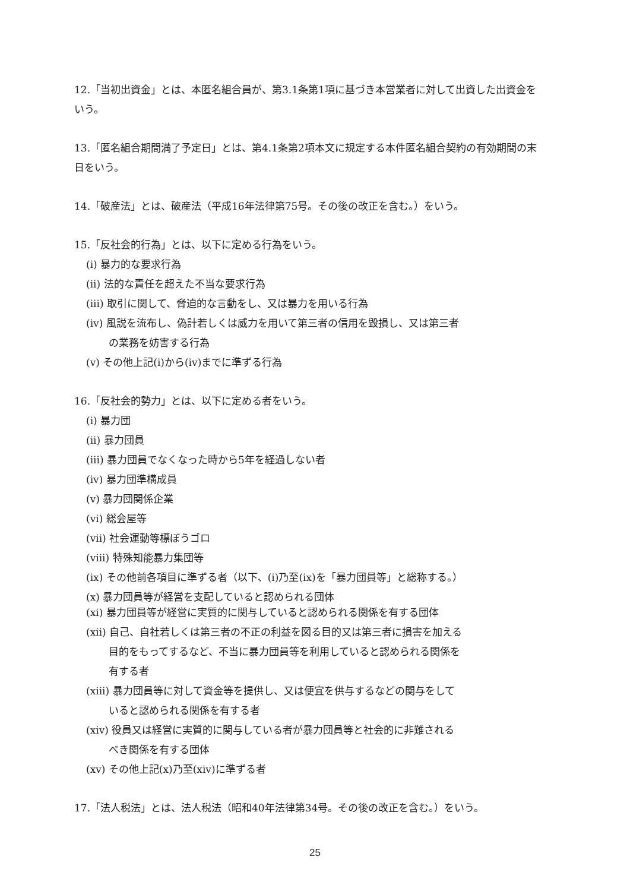12.「当初出資金」とは、本匿名組合員が、第3.1条第1項に基づき本営業者に対して出資した出資金をいう。
13.「匿名組合期間満了予定日」とは、第4.1条第2項本文に規定する本件匿名組合契約の有効期間の末日をいう。
14.「破産法」とは、破産法（平成16年法律第75号。その後の改正を含む。）をいう。
15.「反社会的行為」とは、以下に定める行為をいう。
(i) 暴力的な要求行為
(ii) 法的な責任を超えた不当な要求行為
(iii) 取引に関して、脅迫的な言動をし、又は暴力を用いる行為
(iv) 風説を流布し、偽計若しくは威力を用いて第三者の信用を毀損し、又は第三者
の業務を妨害する行為
(v) その他上記(i)から(iv)までに準ずる行為
16.「反社会的勢力」とは、以下に定める者をいう。
(i) 暴力団
(ii) 暴力団員
(iii) 暴力団員でなくなった時から5年を経過しない者
(iv) 暴力団準構成員
(v) 暴力団関係企業
(vi) 総会屋等
(vii) 社会運動等標ぼうゴロ
(viii) 特殊知能暴力集団等
(ix) その他前各項目に準ずる者（以下、(i)乃至(ix)を「暴力団員等」と総称する。）
(x) 暴力団員等が経営を支配していると認められる団体
(xi) 暴力団員等が経営に実質的に関与していると認められる関係を有する団体
(xii) 自己、自社若しくは第三者の不正の利益を図る目的又は第三者に損害を加える
目的をもってするなど、不当に暴力団員等を利用していると認められる関係を
有する者
(xiii) 暴力団員等に対して資金等を提供し、又は便宜を供与するなどの関与をして
いると認められる関係を有する者
(xiv) 役員又は経営に実質的に関与している者が暴力団員等と社会的に非難される
べき関係を有する団体
(xv) その他上記(x)乃至(xiv)に準ずる者
17.「法人税法」とは、法人税法（昭和40年法律第34号。その後の改正を含む。）をいう。
25